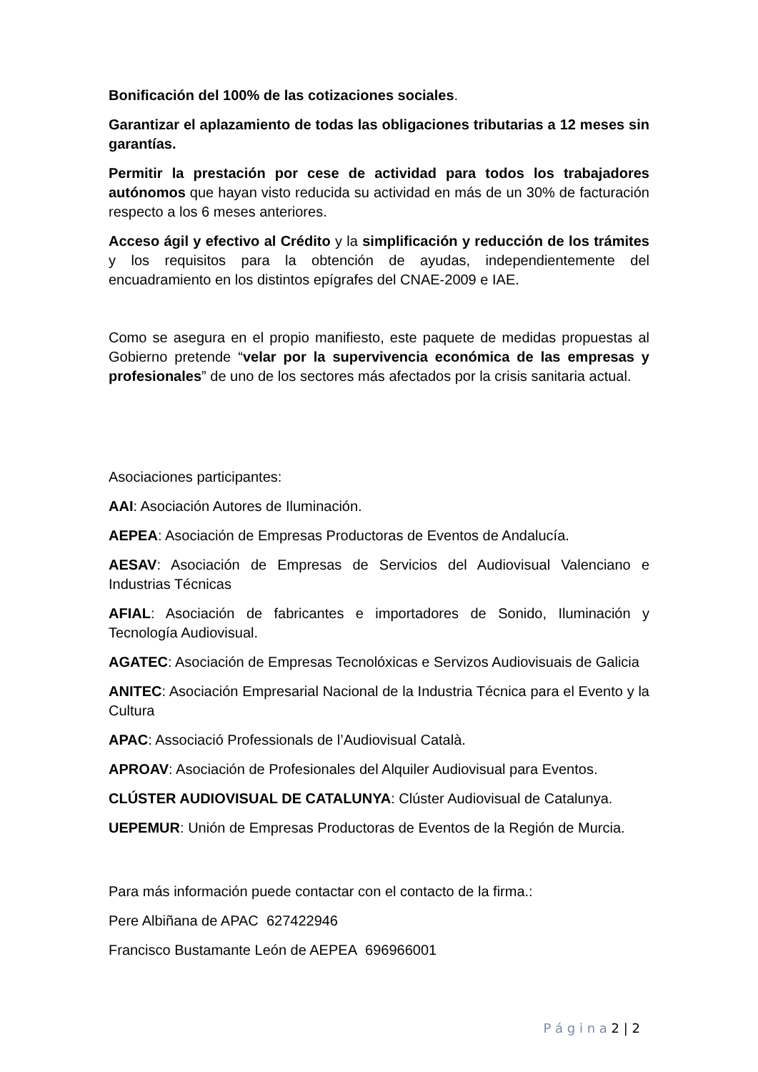Bonificación del 100% de las cotizaciones sociales.
Garantizar el aplazamiento de todas las obligaciones tributarias a 12 meses sin garantías.
Permitir la prestación por cese de actividad para todos los trabajadores autónomos que hayan visto reducida su actividad en más de un 30% de facturación respecto a los 6 meses anteriores.
Acceso ágil y efectivo al Crédito y la simplificación y reducción de los trámites y los requisitos para la obtención de ayudas, independientemente del encuadramiento en los distintos epígrafes del CNAE-2009 e IAE.
Como se asegura en el propio manifiesto, este paquete de medidas propuestas al Gobierno pretende “velar por la supervivencia económica de las empresas y profesionales” de uno de los sectores más afectados por la crisis sanitaria actual.
Asociaciones participantes:
AAI: Asociación Autores de Iluminación.
AEPEA: Asociación de Empresas Productoras de Eventos de Andalucía.
AESAV: Asociación de Empresas de Servicios del Audiovisual Valenciano e Industrias Técnicas
AFIAL: Asociación de fabricantes e importadores de Sonido, Iluminación y Tecnología Audiovisual.
AGATEC: Asociación de Empresas Tecnolóxicas e Servizos Audiovisuais de Galicia
ANITEC: Asociación Empresarial Nacional de la Industria Técnica para el Evento y la Cultura
APAC: Associació Professionals de l’Audiovisual Català.
APROAV: Asociación de Profesionales del Alquiler Audiovisual para Eventos.
CLÚSTER AUDIOVISUAL DE CATALUNYA: Clúster Audiovisual de Catalunya.
UEPEMUR: Unión de Empresas Productoras de Eventos de la Región de Murcia.
Para más información puede contactar con el contacto de la firma.:
Pere Albiñana de APAC 627422946
Francisco Bustamante León de AEPEA 696966001
P á g i n a 2 | 2